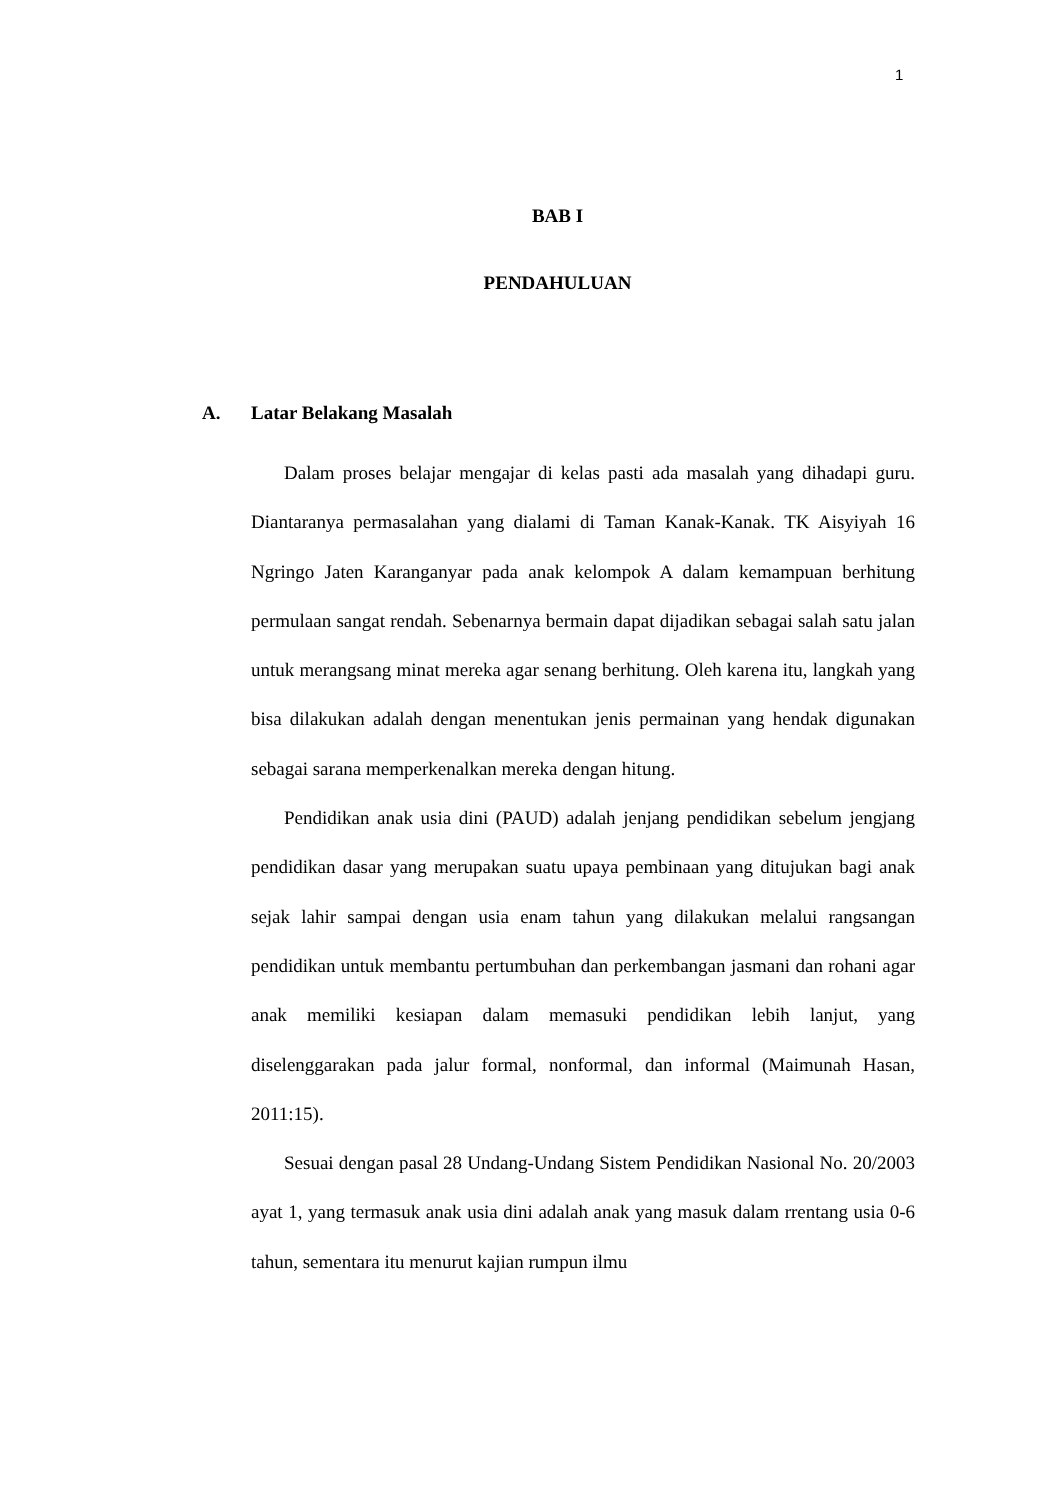1
BAB I
PENDAHULUAN
A. Latar Belakang Masalah
Dalam proses belajar mengajar di kelas pasti ada masalah yang dihadapi guru. Diantaranya permasalahan yang dialami di Taman Kanak-Kanak. TK Aisyiyah 16 Ngringo Jaten Karanganyar pada anak kelompok A dalam kemampuan berhitung permulaan sangat rendah. Sebenarnya bermain dapat dijadikan sebagai salah satu jalan untuk merangsang minat mereka agar senang berhitung. Oleh karena itu, langkah yang bisa dilakukan adalah dengan menentukan jenis permainan yang hendak digunakan sebagai sarana memperkenalkan mereka dengan hitung.
Pendidikan anak usia dini (PAUD) adalah jenjang pendidikan sebelum jengjang pendidikan dasar yang merupakan suatu upaya pembinaan yang ditujukan bagi anak sejak lahir sampai dengan usia enam tahun yang dilakukan melalui rangsangan pendidikan untuk membantu pertumbuhan dan perkembangan jasmani dan rohani agar anak memiliki kesiapan dalam memasuki pendidikan lebih lanjut, yang diselenggarakan pada jalur formal, nonformal, dan informal (Maimunah Hasan, 2011:15).
Sesuai dengan pasal 28 Undang-Undang Sistem Pendidikan Nasional No. 20/2003 ayat 1, yang termasuk anak usia dini adalah anak yang masuk dalam rrentang usia 0-6 tahun, sementara itu menurut kajian rumpun ilmu